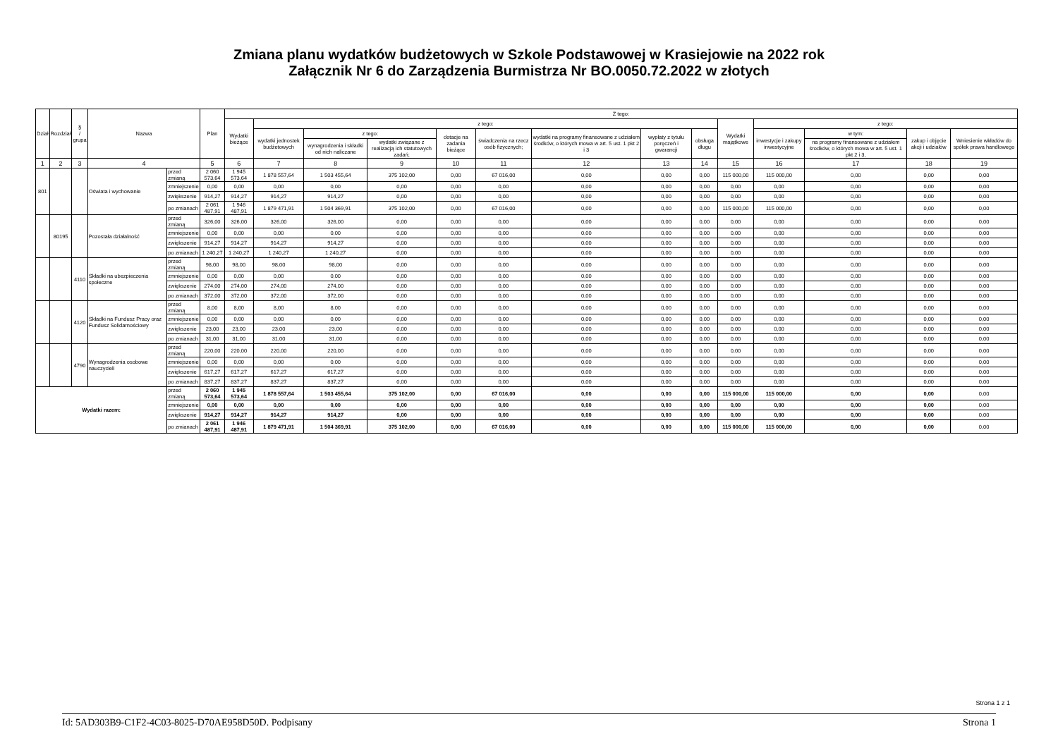Zmiana planu wydatków budżetowych w Szkole Podstawowej w Krasiejowie na 2022 rok
Załącznik Nr 6 do Zarządzenia Burmistrza Nr BO.0050.72.2022 w złotych
| Dział | Rozdział | § / grupa | Nazwa | | Plan | Z tego: | | | | | | | | | | | | | |
| --- | --- | --- | --- | --- | --- | --- | --- | --- | --- | --- | --- | --- | --- | --- | --- | --- | --- | --- | --- |
| | | | | | | Wydatki bieżące | z tego: | | | | | | | | Wydatki majątkowe | z tego: | | | |
| | | | | | | | wydatki jednostek budżetowych | z tego: | | dotacje na zadania bieżące | świadczenia na rzecz osób fizycznych; | wydatki na programy finansowane z udziałem środków, o których mowa w art. 5 ust. 1 pkt 2 i 3 | wypłaty z tytułu poręczeń i gwarancji | obsługa długu | | inwestycje i zakupy inwestycyjne | w tym: | zakup i objęcie akcji i udziałów | Wniesienie wkładów do spółek prawa handlowego |
| | | | | | | | | wynagrodzenia i składki od nich naliczane | wydatki związane z realizacją ich statutowych zadań; | | | | | | | | na programy finansowane z udziałem środków, o których mowa w art. 5 ust. 1 pkt 2 i 3, | | |
| 1 | 2 | 3 | 4 | | 5 | 6 | 7 | 8 | 9 | 10 | 11 | 12 | 13 | 14 | 15 | 16 | 17 | 18 | 19 |
| 801 | | | Oświata i wychowanie | przed zmianą | 2 060 573,64 | 1 945 573,64 | 1 878 557,64 | 1 503 455,64 | 375 102,00 | 0,00 | 67 016,00 | 0,00 | 0,00 | 0,00 | 115 000,00 | 115 000,00 | 0,00 | 0,00 | 0,00 |
| | | | | zmniejszenie | 0,00 | 0,00 | 0,00 | 0,00 | 0,00 | 0,00 | 0,00 | 0,00 | 0,00 | 0,00 | 0,00 | 0,00 | 0,00 | 0,00 | 0,00 |
| | | | | zwiększenie | 914,27 | 914,27 | 914,27 | 914,27 | 0,00 | 0,00 | 0,00 | 0,00 | 0,00 | 0,00 | 0,00 | 0,00 | 0,00 | 0,00 | 0,00 |
| | | | | po zmianach | 2 061 487,91 | 1 946 487,91 | 1 879 471,91 | 1 504 369,91 | 375 102,00 | 0,00 | 67 016,00 | 0,00 | 0,00 | 0,00 | 115 000,00 | 115 000,00 | 0,00 | 0,00 | 0,00 |
| | 80195 | | Pozostała działalność | przed zmianą | 326,00 | 326,00 | 326,00 | 326,00 | 0,00 | 0,00 | 0,00 | 0,00 | 0,00 | 0,00 | 0,00 | 0,00 | 0,00 | 0,00 | 0,00 |
| | | | | zmniejszenie | 0,00 | 0,00 | 0,00 | 0,00 | 0,00 | 0,00 | 0,00 | 0,00 | 0,00 | 0,00 | 0,00 | 0,00 | 0,00 | 0,00 | 0,00 |
| | | | | zwiększenie | 914,27 | 914,27 | 914,27 | 914,27 | 0,00 | 0,00 | 0,00 | 0,00 | 0,00 | 0,00 | 0,00 | 0,00 | 0,00 | 0,00 | 0,00 |
| | | | | po zmianach | 1 240,27 | 1 240,27 | 1 240,27 | 1 240,27 | 0,00 | 0,00 | 0,00 | 0,00 | 0,00 | 0,00 | 0,00 | 0,00 | 0,00 | 0,00 | 0,00 |
| | | 4110 | Składki na ubezpieczenia społeczne | przed zmianą | 98,00 | 98,00 | 98,00 | 98,00 | 0,00 | 0,00 | 0,00 | 0,00 | 0,00 | 0,00 | 0,00 | 0,00 | 0,00 | 0,00 | 0,00 |
| | | | | zmniejszenie | 0,00 | 0,00 | 0,00 | 0,00 | 0,00 | 0,00 | 0,00 | 0,00 | 0,00 | 0,00 | 0,00 | 0,00 | 0,00 | 0,00 | 0,00 |
| | | | | zwiększenie | 274,00 | 274,00 | 274,00 | 274,00 | 0,00 | 0,00 | 0,00 | 0,00 | 0,00 | 0,00 | 0,00 | 0,00 | 0,00 | 0,00 | 0,00 |
| | | | | po zmianach | 372,00 | 372,00 | 372,00 | 372,00 | 0,00 | 0,00 | 0,00 | 0,00 | 0,00 | 0,00 | 0,00 | 0,00 | 0,00 | 0,00 | 0,00 |
| | | 4120 | Składki na Fundusz Pracy oraz Fundusz Solidarnościowy | przed zmianą | 8,00 | 8,00 | 8,00 | 8,00 | 0,00 | 0,00 | 0,00 | 0,00 | 0,00 | 0,00 | 0,00 | 0,00 | 0,00 | 0,00 | 0,00 |
| | | | | zmniejszenie | 0,00 | 0,00 | 0,00 | 0,00 | 0,00 | 0,00 | 0,00 | 0,00 | 0,00 | 0,00 | 0,00 | 0,00 | 0,00 | 0,00 | 0,00 |
| | | | | zwiększenie | 23,00 | 23,00 | 23,00 | 23,00 | 0,00 | 0,00 | 0,00 | 0,00 | 0,00 | 0,00 | 0,00 | 0,00 | 0,00 | 0,00 | 0,00 |
| | | | | po zmianach | 31,00 | 31,00 | 31,00 | 31,00 | 0,00 | 0,00 | 0,00 | 0,00 | 0,00 | 0,00 | 0,00 | 0,00 | 0,00 | 0,00 | 0,00 |
| | | 4790 | Wynagrodzenia osobowe nauczycieli | przed zmianą | 220,00 | 220,00 | 220,00 | 220,00 | 0,00 | 0,00 | 0,00 | 0,00 | 0,00 | 0,00 | 0,00 | 0,00 | 0,00 | 0,00 | 0,00 |
| | | | | zmniejszenie | 0,00 | 0,00 | 0,00 | 0,00 | 0,00 | 0,00 | 0,00 | 0,00 | 0,00 | 0,00 | 0,00 | 0,00 | 0,00 | 0,00 | 0,00 |
| | | | | zwiększenie | 617,27 | 617,27 | 617,27 | 617,27 | 0,00 | 0,00 | 0,00 | 0,00 | 0,00 | 0,00 | 0,00 | 0,00 | 0,00 | 0,00 | 0,00 |
| | | | | po zmianach | 837,27 | 837,27 | 837,27 | 837,27 | 0,00 | 0,00 | 0,00 | 0,00 | 0,00 | 0,00 | 0,00 | 0,00 | 0,00 | 0,00 | 0,00 |
| Wydatki razem: | | | | przed zmianą | 2 060 573,64 | 1 945 573,64 | 1 878 557,64 | 1 503 455,64 | 375 102,00 | 0,00 | 67 016,00 | 0,00 | 0,00 | 0,00 | 115 000,00 | 115 000,00 | 0,00 | 0,00 | 0,00 |
| | | | | zmniejszenie | 0,00 | 0,00 | 0,00 | 0,00 | 0,00 | 0,00 | 0,00 | 0,00 | 0,00 | 0,00 | 0,00 | 0,00 | 0,00 | 0,00 | 0,00 |
| | | | | zwiększenie | 914,27 | 914,27 | 914,27 | 914,27 | 0,00 | 0,00 | 0,00 | 0,00 | 0,00 | 0,00 | 0,00 | 0,00 | 0,00 | 0,00 | 0,00 |
| | | | | po zmianach | 2 061 487,91 | 1 946 487,91 | 1 879 471,91 | 1 504 369,91 | 375 102,00 | 0,00 | 67 016,00 | 0,00 | 0,00 | 0,00 | 115 000,00 | 115 000,00 | 0,00 | 0,00 | 0,00 |
Strona 1 z 1
Id: 5AD303B9-C1F2-4C03-8025-D70AE958D50D. Podpisany Strona 1